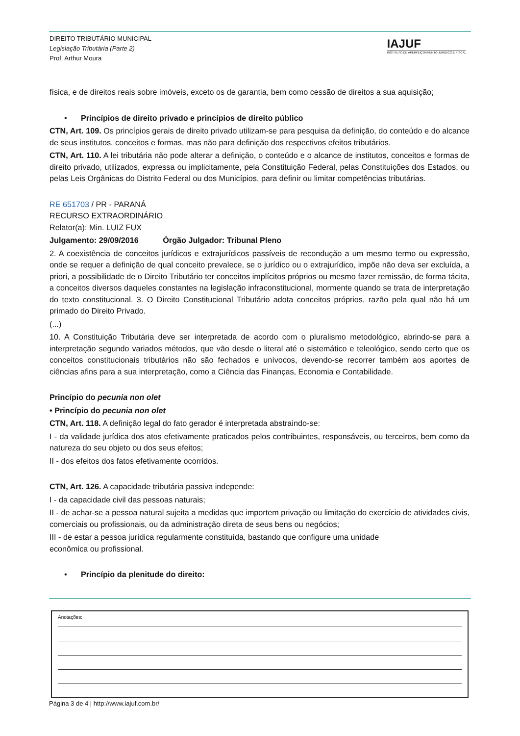DIREITO TRIBUTÁRIO MUNICIPAL
Legislação Tributária (Parte 2)
Prof. Arthur Moura
IAJUF
INSTITUTO DE APERFEIÇOAMENTO JURÍDICO E FISCAL
física, e de direitos reais sobre imóveis, exceto os de garantia, bem como cessão de direitos a sua aquisição;
• Princípios de direito privado e princípios de direito público
CTN, Art. 109. Os princípios gerais de direito privado utilizam-se para pesquisa da definição, do conteúdo e do alcance de seus institutos, conceitos e formas, mas não para definição dos respectivos efeitos tributários.
CTN, Art. 110. A lei tributária não pode alterar a definição, o conteúdo e o alcance de institutos, conceitos e formas de direito privado, utilizados, expressa ou implicitamente, pela Constituição Federal, pelas Constituições dos Estados, ou pelas Leis Orgânicas do Distrito Federal ou dos Municípios, para definir ou limitar competências tributárias.
RE 651703 / PR - PARANÁ
RECURSO EXTRAORDINÁRIO
Relator(a): Min. LUIZ FUX
Julgamento: 29/09/2016 Órgão Julgador: Tribunal Pleno
2. A coexistência de conceitos jurídicos e extrajurídicos passíveis de recondução a um mesmo termo ou expressão, onde se requer a definição de qual conceito prevalece, se o jurídico ou o extrajurídico, impõe não deva ser excluída, a priori, a possibilidade de o Direito Tributário ter conceitos implícitos próprios ou mesmo fazer remissão, de forma tácita, a conceitos diversos daqueles constantes na legislação infraconstitucional, mormente quando se trata de interpretação do texto constitucional. 3. O Direito Constitucional Tributário adota conceitos próprios, razão pela qual não há um primado do Direito Privado.
(...)
10. A Constituição Tributária deve ser interpretada de acordo com o pluralismo metodológico, abrindo-se para a interpretação segundo variados métodos, que vão desde o literal até o sistemático e teleológico, sendo certo que os conceitos constitucionais tributários não são fechados e unívocos, devendo-se recorrer também aos aportes de ciências afins para a sua interpretação, como a Ciência das Finanças, Economia e Contabilidade.
Princípio do pecunia non olet
• Princípio do pecunia non olet
CTN, Art. 118. A definição legal do fato gerador é interpretada abstraindo-se:
I - da validade jurídica dos atos efetivamente praticados pelos contribuintes, responsáveis, ou terceiros, bem como da natureza do seu objeto ou dos seus efeitos;
II - dos efeitos dos fatos efetivamente ocorridos.
CTN, Art. 126. A capacidade tributária passiva independe:
I - da capacidade civil das pessoas naturais;
II - de achar-se a pessoa natural sujeita a medidas que importem privação ou limitação do exercício de atividades civis, comerciais ou profissionais, ou da administração direta de seus bens ou negócios;
III - de estar a pessoa jurídica regularmente constituída, bastando que configure uma unidade
econômica ou profissional.
• Princípio da plenitude do direito:
Anotações:
Página 3 de 4 | http://www.iajuf.com.br/